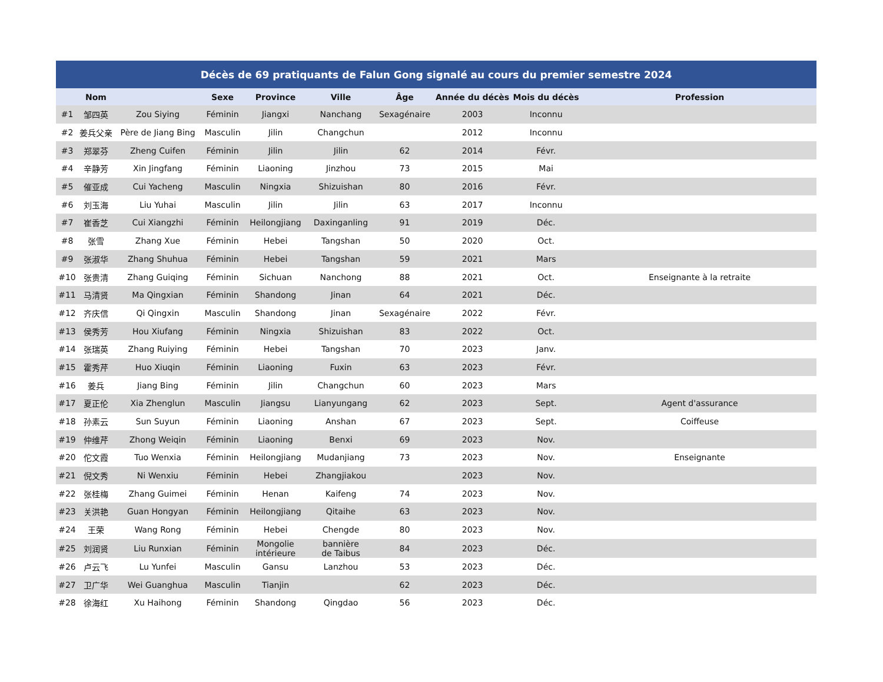| Décès de 69 pratiquants de Falun Gong signalé au cours du premier semestre 2024 | | | | | | | | | |
| --- | --- | --- | --- | --- | --- | --- | --- | --- | --- |
| | Nom | | Sexe | Province | Ville | Âge | Année du décès | Mois du décès | Profession |
| #1 | 邹四英 | Zou Siying | Féminin | Jiangxi | Nanchang | Sexagénaire | 2003 | Inconnu | |
| #2 | 姜兵父亲 | Père de Jiang Bing | Masculin | Jilin | Changchun | | 2012 | Inconnu | |
| #3 | 郑翠芬 | Zheng Cuifen | Féminin | Jilin | Jilin | 62 | 2014 | Févr. | |
| #4 | 辛静芳 | Xin Jingfang | Féminin | Liaoning | Jinzhou | 73 | 2015 | Mai | |
| #5 | 催亚成 | Cui Yacheng | Masculin | Ningxia | Shizuishan | 80 | 2016 | Févr. | |
| #6 | 刘玉海 | Liu Yuhai | Masculin | Jilin | Jilin | 63 | 2017 | Inconnu | |
| #7 | 崔香芝 | Cui Xiangzhi | Féminin | Heilongjiang | Daxinganling | 91 | 2019 | Déc. | |
| #8 | 张雪 | Zhang Xue | Féminin | Hebei | Tangshan | 50 | 2020 | Oct. | |
| #9 | 张淑华 | Zhang Shuhua | Féminin | Hebei | Tangshan | 59 | 2021 | Mars | |
| #10 | 张贵清 | Zhang Guiqing | Féminin | Sichuan | Nanchong | 88 | 2021 | Oct. | Enseignante à la retraite |
| #11 | 马清贤 | Ma Qingxian | Féminin | Shandong | Jinan | 64 | 2021 | Déc. | |
| #12 | 齐庆信 | Qi Qingxin | Masculin | Shandong | Jinan | Sexagénaire | 2022 | Févr. | |
| #13 | 侯秀芳 | Hou Xiufang | Féminin | Ningxia | Shizuishan | 83 | 2022 | Oct. | |
| #14 | 张瑞英 | Zhang Ruiying | Féminin | Hebei | Tangshan | 70 | 2023 | Janv. | |
| #15 | 霍秀芹 | Huo Xiuqin | Féminin | Liaoning | Fuxin | 63 | 2023 | Févr. | |
| #16 | 姜兵 | Jiang Bing | Féminin | Jilin | Changchun | 60 | 2023 | Mars | |
| #17 | 夏正伦 | Xia Zhenglun | Masculin | Jiangsu | Lianyungang | 62 | 2023 | Sept. | Agent d'assurance |
| #18 | 孙素云 | Sun Suyun | Féminin | Liaoning | Anshan | 67 | 2023 | Sept. | Coiffeuse |
| #19 | 仲维芹 | Zhong Weiqin | Féminin | Liaoning | Benxi | 69 | 2023 | Nov. | |
| #20 | 佗文霞 | Tuo Wenxia | Féminin | Heilongjiang | Mudanjiang | 73 | 2023 | Nov. | Enseignante |
| #21 | 倪文秀 | Ni Wenxiu | Féminin | Hebei | Zhangjiakou | | 2023 | Nov. | |
| #22 | 张桂梅 | Zhang Guimei | Féminin | Henan | Kaifeng | 74 | 2023 | Nov. | |
| #23 | 关洪艳 | Guan Hongyan | Féminin | Heilongjiang | Qitaihe | 63 | 2023 | Nov. | |
| #24 | 王荣 | Wang Rong | Féminin | Hebei | Chengde | 80 | 2023 | Nov. | |
| #25 | 刘润贤 | Liu Runxian | Féminin | Mongolie intérieure | bannière de Taibus | 84 | 2023 | Déc. | |
| #26 | 卢云飞 | Lu Yunfei | Masculin | Gansu | Lanzhou | 53 | 2023 | Déc. | |
| #27 | 卫广华 | Wei Guanghua | Masculin | Tianjin | | 62 | 2023 | Déc. | |
| #28 | 徐海红 | Xu Haihong | Féminin | Shandong | Qingdao | 56 | 2023 | Déc. | |